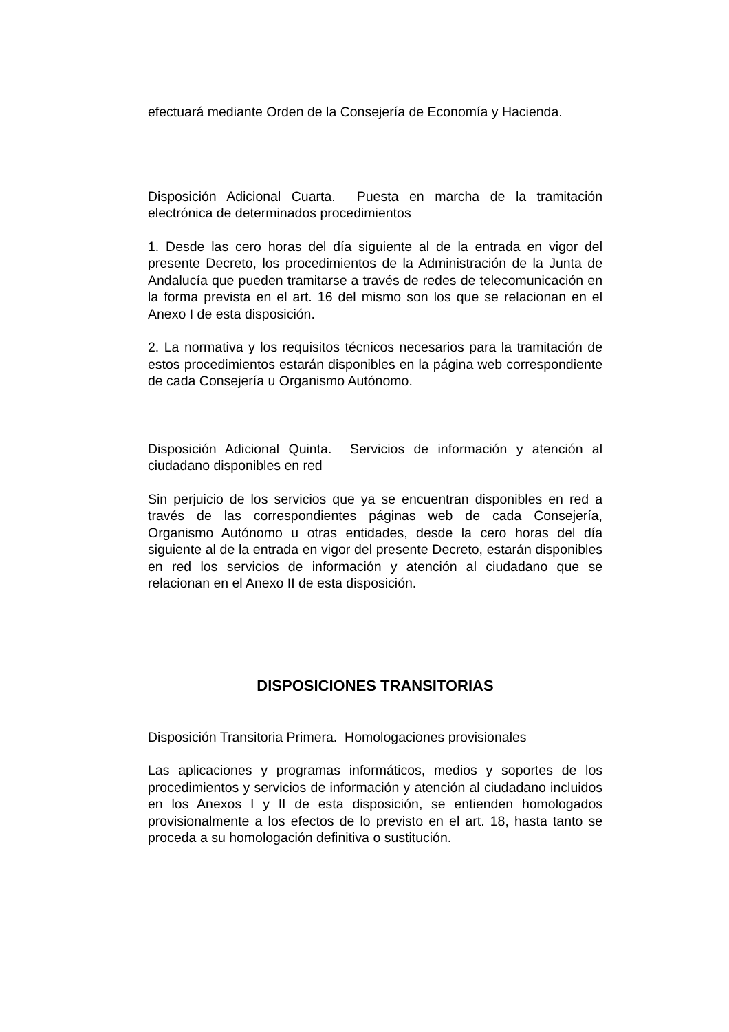efectuará mediante Orden de la Consejería de Economía y Hacienda.
Disposición Adicional Cuarta. Puesta en marcha de la tramitación electrónica de determinados procedimientos
1. Desde las cero horas del día siguiente al de la entrada en vigor del presente Decreto, los procedimientos de la Administración de la Junta de Andalucía que pueden tramitarse a través de redes de telecomunicación en la forma prevista en el art. 16 del mismo son los que se relacionan en el Anexo I de esta disposición.
2. La normativa y los requisitos técnicos necesarios para la tramitación de estos procedimientos estarán disponibles en la página web correspondiente de cada Consejería u Organismo Autónomo.
Disposición Adicional Quinta. Servicios de información y atención al ciudadano disponibles en red
Sin perjuicio de los servicios que ya se encuentran disponibles en red a través de las correspondientes páginas web de cada Consejería, Organismo Autónomo u otras entidades, desde la cero horas del día siguiente al de la entrada en vigor del presente Decreto, estarán disponibles en red los servicios de información y atención al ciudadano que se relacionan en el Anexo II de esta disposición.
DISPOSICIONES TRANSITORIAS
Disposición Transitoria Primera. Homologaciones provisionales
Las aplicaciones y programas informáticos, medios y soportes de los procedimientos y servicios de información y atención al ciudadano incluidos en los Anexos I y II de esta disposición, se entienden homologados provisionalmente a los efectos de lo previsto en el art. 18, hasta tanto se proceda a su homologación definitiva o sustitución.